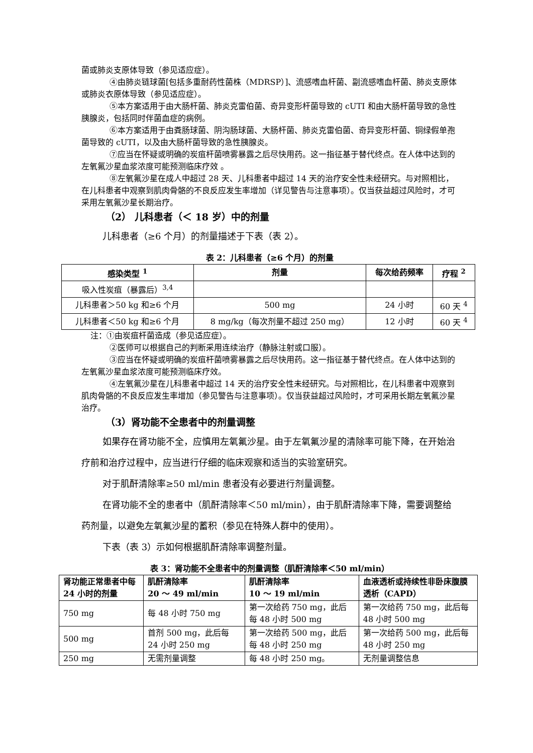菌或肺炎支原体导致（参见适应症）。
④由肺炎链球菌[包括多重耐药性菌株（MDRSP）]、流感嗜血杆菌、副流感嗜血杆菌、肺炎支原体或肺炎衣原体导致（参见适应症）。
⑤本方案适用于由大肠杆菌、肺炎克雷伯菌、奇异变形杆菌导致的 cUTI 和由大肠杆菌导致的急性胰腺炎，包括同时伴菌血症的病例。
⑥本方案适用于由粪肠球菌、阴沟肠球菌、大肠杆菌、肺炎克雷伯菌、奇异变形杆菌、铜绿假单孢菌导致的 cUTI，以及由大肠杆菌导致的急性胰腺炎。
⑦应当在怀疑或明确的炭疽杆菌喷雾暴露之后尽快用药。这一指征基于替代终点。在人体中达到的左氧氟沙星血浆浓度可能预测临床疗效 。
⑧左氧氟沙星在成人中超过 28 天、儿科患者中超过 14 天的治疗安全性未经研究。与对照相比，在儿科患者中观察到肌肉骨骼的不良反应发生率增加（详见警告与注意事项）。仅当获益超过风险时，才可采用左氧氟沙星长期治疗。
（2） 儿科患者（＜ 18 岁）中的剂量
儿科患者（≥6 个月）的剂量描述于下表（表 2）。
表 2：儿科患者（≥6 个月）的剂量
| 感染类型 <sup>1</sup> | 剂量 | 每次给药频率 | 疗程 <sup>2</sup> |
| --- | --- | --- | --- |
| 吸入性炭疽（暴露后）<sup>3,4</sup> | | | |
| 儿科患者＞50 kg 和≥6 个月 | 500 mg | 24 小时 | 60 天 <sup>4</sup> |
| 儿科患者＜50 kg 和≥6 个月 | 8 mg/kg（每次剂量不超过 250 mg） | 12 小时 | 60 天 <sup>4</sup> |
注：①由炭疽杆菌造成（参见适应症）。
②医师可以根据自己的判断采用连续治疗（静脉注射或口服）。
③应当在怀疑或明确的炭疽杆菌喷雾暴露之后尽快用药。这一指征基于替代终点。在人体中达到的左氧氟沙星血浆浓度可能预测临床疗效。
④左氧氟沙星在儿科患者中超过 14 天的治疗安全性未经研究。与对照相比，在儿科患者中观察到肌肉骨骼的不良反应发生率增加（参见警告与注意事项）。仅当获益超过风险时，才可采用长期左氧氟沙星治疗。
（3）肾功能不全患者中的剂量调整
如果存在肾功能不全，应慎用左氧氟沙星。由于左氧氟沙星的清除率可能下降，在开始治疗前和治疗过程中，应当进行仔细的临床观察和适当的实验室研究。
对于肌酐清除率≥50 ml/min 患者没有必要进行剂量调整。
在肾功能不全的患者中（肌酐清除率＜50 ml/min），由于肌酐清除率下降，需要调整给药剂量，以避免左氧氟沙星的蓄积（参见在特殊人群中的使用）。
下表（表 3）示如何根据肌酐清除率调整剂量。
表 3：肾功能不全患者中的剂量调整（肌酐清除率＜50 ml/min）
| 肾功能正常患者中每 24 小时的剂量 | 肌酐清除率 20 ～ 49 ml/min | 肌酐清除率 10 ～ 19 ml/min | 血液透析或持续性非卧床腹膜透析（CAPD） |
| --- | --- | --- | --- |
| 750 mg | 每 48 小时 750 mg | 第一次给药 750 mg，此后每 48 小时 500 mg | 第一次给药 750 mg，此后每 48 小时 500 mg |
| 500 mg | 首剂 500 mg，此后每 24 小时 250 mg | 第一次给药 500 mg，此后每 48 小时 250 mg | 第一次给药 500 mg，此后每 48 小时 250 mg |
| 250 mg | 无需剂量调整 | 每 48 小时 250 mg。 | 无剂量调整信息 |